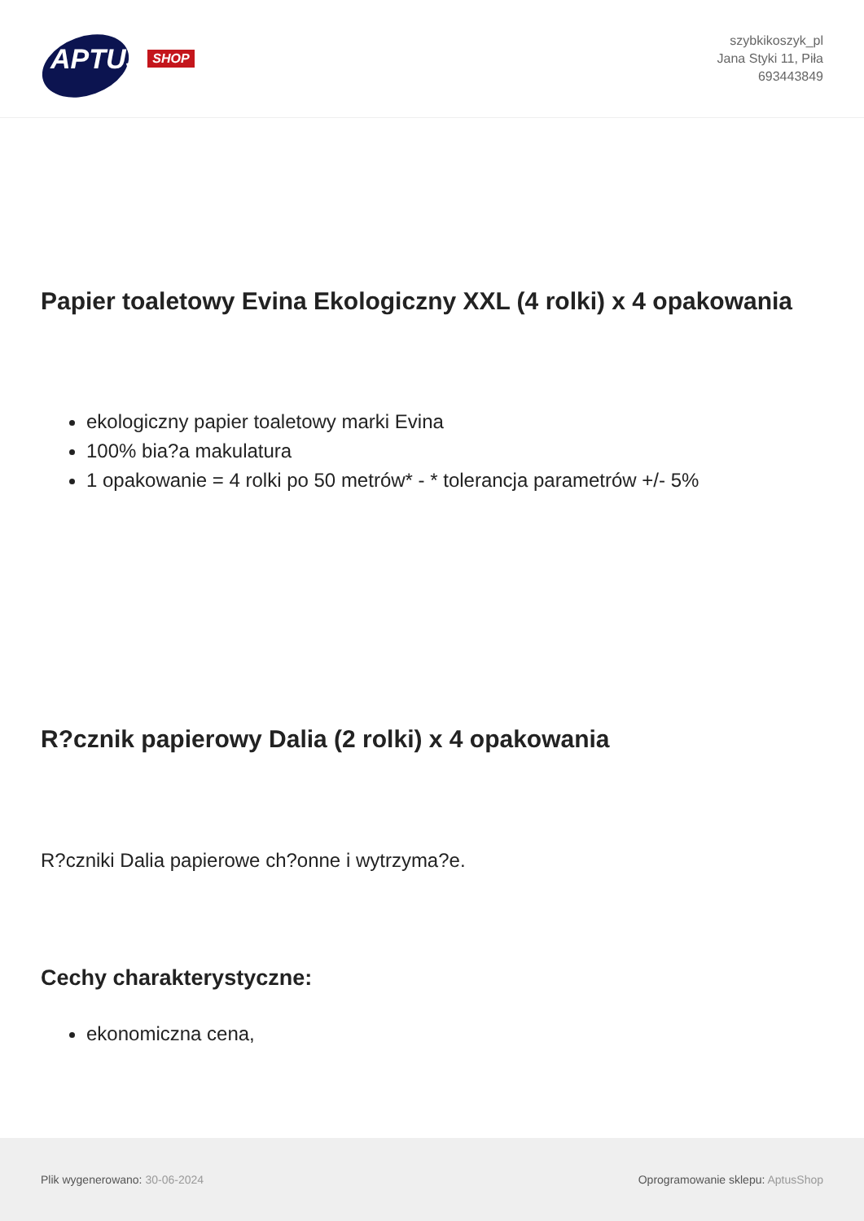APTUS SHOP
szybkikoszyk_pl
Jana Styki 11, Piła
693443849
Papier toaletowy Evina Ekologiczny XXL (4 rolki) x 4 opakowania
ekologiczny papier toaletowy marki Evina
100% bia?a makulatura
1 opakowanie = 4 rolki po 50 metrów* - * tolerancja parametrów +/- 5%
R?cznik papierowy Dalia (2 rolki) x 4 opakowania
R?czniki Dalia papierowe ch?onne i wytrzyma?e.
Cechy charakterystyczne:
ekonomiczna cena,
Plik wygenerowano: 30-06-2024 Oprogramowanie sklepu: AptusShop